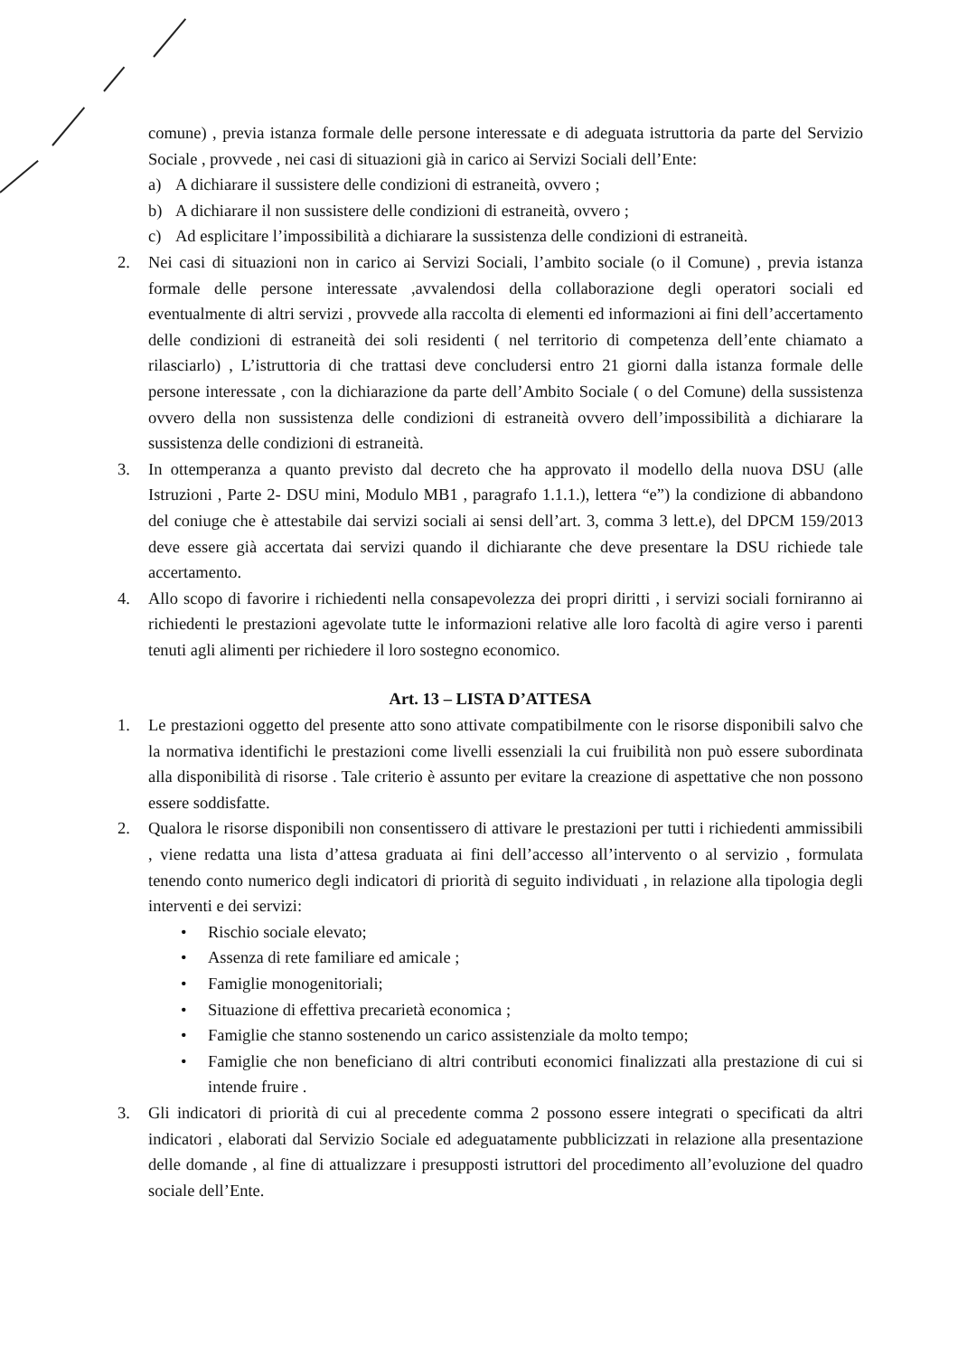comune) , previa istanza formale delle persone interessate e di adeguata istruttoria da parte del Servizio Sociale , provvede , nei casi di situazioni già in carico ai Servizi Sociali dell’Ente:
a) A dichiarare il sussistere delle condizioni di estraneità, ovvero ;
b) A dichiarare il non sussistere delle condizioni di estraneità, ovvero ;
c) Ad esplicitare l’impossibilità a dichiarare la sussistenza delle condizioni di estraneità.
2. Nei casi di situazioni non in carico ai Servizi Sociali, l’ambito sociale (o il Comune) , previa istanza formale delle persone interessate ,avvalendosi della collaborazione degli operatori sociali ed eventualmente di altri servizi , provvede alla raccolta di elementi ed informazioni ai fini dell’accertamento delle condizioni di estraneità dei soli residenti ( nel territorio di competenza dell’ente chiamato a rilasciarlo) , L’istruttoria di che trattasi deve concludersi entro 21 giorni dalla istanza formale delle persone interessate , con la dichiarazione da parte dell’Ambito Sociale ( o del Comune) della sussistenza ovvero della non sussistenza delle condizioni di estraneità ovvero dell’impossibilità a dichiarare la sussistenza delle condizioni di estraneità.
3. In ottemperanza a quanto previsto dal decreto che ha approvato il modello della nuova DSU (alle Istruzioni , Parte 2- DSU mini, Modulo MB1 , paragrafo 1.1.1.), lettera “e”) la condizione di abbandono del coniuge che è attestabile dai servizi sociali ai sensi dell’art. 3, comma 3 lett.e), del DPCM 159/2013 deve essere già accertata dai servizi quando il dichiarante che deve presentare la DSU richiede tale accertamento.
4. Allo scopo di favorire i richiedenti nella consapevolezza dei propri diritti , i servizi sociali forniranno ai richiedenti le prestazioni agevolate tutte le informazioni relative alle loro facoltà di agire verso i parenti tenuti agli alimenti per richiedere il loro sostegno economico.
Art. 13 – LISTA D’ATTESA
1. Le prestazioni oggetto del presente atto sono attivate compatibilmente con le risorse disponibili salvo che la normativa identifichi le prestazioni come livelli essenziali la cui fruibilità non può essere subordinata alla disponibilità di risorse . Tale criterio è assunto per evitare la creazione di aspettative che non possono essere soddisfatte.
2. Qualora le risorse disponibili non consentissero di attivare le prestazioni per tutti i richiedenti ammissibili , viene redatta una lista d’attesa graduata ai fini dell’accesso all’intervento o al servizio , formulata tenendo conto numerico degli indicatori di priorità di seguito individuati , in relazione alla tipologia degli interventi e dei servizi:
• Rischio sociale elevato;
• Assenza di rete familiare ed amicale ;
• Famiglie monogenitoriali;
• Situazione di effettiva precarietà economica ;
• Famiglie che stanno sostenendo un carico assistenziale da molto tempo;
• Famiglie che non beneficiano di altri contributi economici finalizzati alla prestazione di cui si intende fruire .
3. Gli indicatori di priorità di cui al precedente comma 2 possono essere integrati o specificati da altri indicatori , elaborati dal Servizio Sociale ed adeguatamente pubblicizzati in relazione alla presentazione delle domande , al fine di attualizzare i presupposti istruttori del procedimento all’evoluzione del quadro sociale dell’Ente.